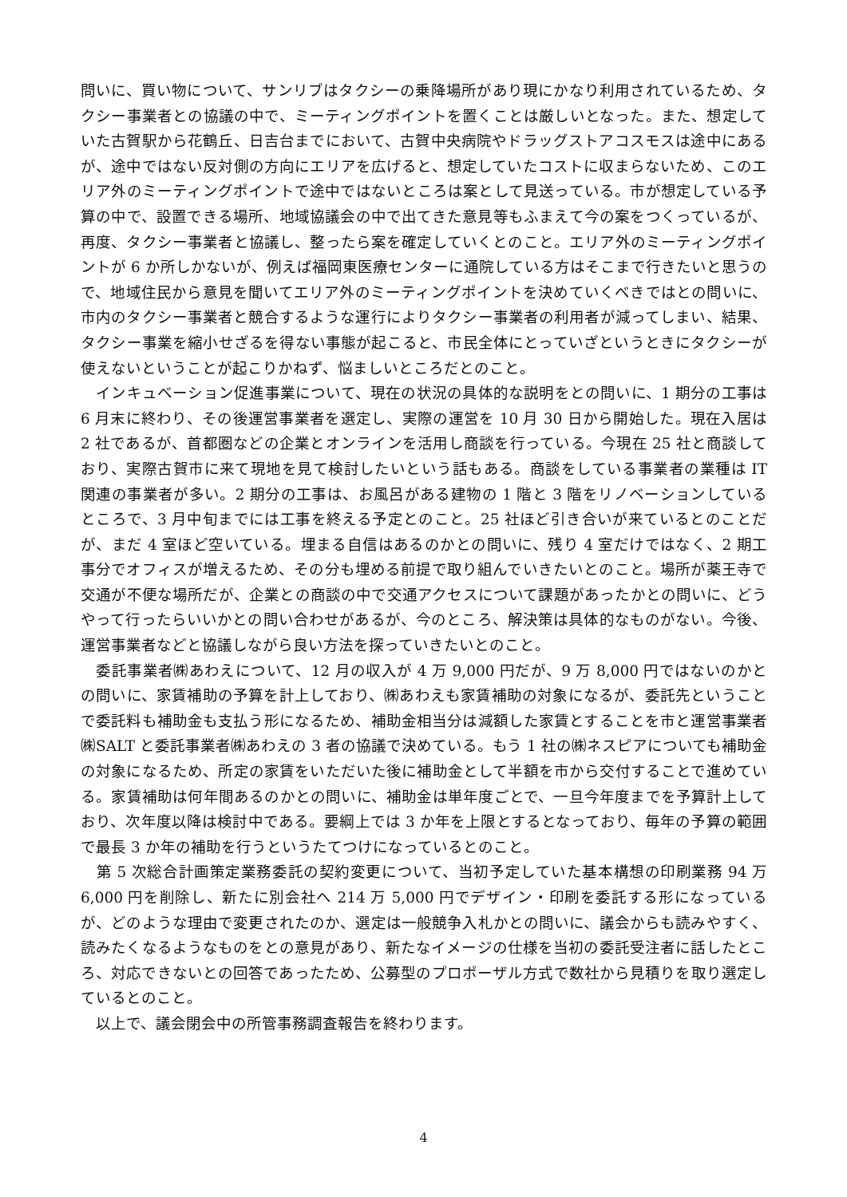問いに、買い物について、サンリブはタクシーの乗降場所があり現にかなり利用されているため、タクシー事業者との協議の中で、ミーティングポイントを置くことは厳しいとなった。また、想定していた古賀駅から花鶴丘、日吉台までにおいて、古賀中央病院やドラッグストアコスモスは途中にあるが、途中ではない反対側の方向にエリアを広げると、想定していたコストに収まらないため、このエリア外のミーティングポイントで途中ではないところは案として見送っている。市が想定している予算の中で、設置できる場所、地域協議会の中で出てきた意見等もふまえて今の案をつくっているが、再度、タクシー事業者と協議し、整ったら案を確定していくとのこと。エリア外のミーティングポイントが 6 か所しかないが、例えば福岡東医療センターに通院している方はそこまで行きたいと思うので、地域住民から意見を聞いてエリア外のミーティングポイントを決めていくべきではとの問いに、市内のタクシー事業者と競合するような運行によりタクシー事業者の利用者が減ってしまい、結果、タクシー事業を縮小せざるを得ない事態が起こると、市民全体にとっていざというときにタクシーが使えないということが起こりかねず、悩ましいところだとのこと。
　インキュベーション促進事業について、現在の状況の具体的な説明をとの問いに、1 期分の工事は 6 月末に終わり、その後運営事業者を選定し、実際の運営を 10 月 30 日から開始した。現在入居は 2 社であるが、首都圏などの企業とオンラインを活用し商談を行っている。今現在 25 社と商談しており、実際古賀市に来て現地を見て検討したいという話もある。商談をしている事業者の業種は IT 関連の事業者が多い。2 期分の工事は、お風呂がある建物の 1 階と 3 階をリノベーションしているところで、3 月中旬までには工事を終える予定とのこと。25 社ほど引き合いが来ているとのことだが、まだ 4 室ほど空いている。埋まる自信はあるのかとの問いに、残り 4 室だけではなく、2 期工事分でオフィスが増えるため、その分も埋める前提で取り組んでいきたいとのこと。場所が薬王寺で交通が不便な場所だが、企業との商談の中で交通アクセスについて課題があったかとの問いに、どうやって行ったらいいかとの問い合わせがあるが、今のところ、解決策は具体的なものがない。今後、運営事業者などと協議しながら良い方法を探っていきたいとのこと。
　委託事業者㈱あわえについて、12 月の収入が 4 万 9,000 円だが、9 万 8,000 円ではないのかとの問いに、家賃補助の予算を計上しており、㈱あわえも家賃補助の対象になるが、委託先ということで委託料も補助金も支払う形になるため、補助金相当分は減額した家賃とすることを市と運営事業者㈱SALT と委託事業者㈱あわえの 3 者の協議で決めている。もう 1 社の㈱ネスピアについても補助金の対象になるため、所定の家賃をいただいた後に補助金として半額を市から交付することで進めている。家賃補助は何年間あるのかとの問いに、補助金は単年度ごとで、一旦今年度までを予算計上しており、次年度以降は検討中である。要綱上では 3 か年を上限とするとなっており、毎年の予算の範囲で最長 3 か年の補助を行うというたてつけになっているとのこと。
　第 5 次総合計画策定業務委託の契約変更について、当初予定していた基本構想の印刷業務 94 万 6,000 円を削除し、新たに別会社へ 214 万 5,000 円でデザイン・印刷を委託する形になっているが、どのような理由で変更されたのか、選定は一般競争入札かとの問いに、議会からも読みやすく、読みたくなるようなものをとの意見があり、新たなイメージの仕様を当初の委託受注者に話したところ、対応できないとの回答であったため、公募型のプロポーザル方式で数社から見積りを取り選定しているとのこと。
　以上で、議会閉会中の所管事務調査報告を終わります。
4